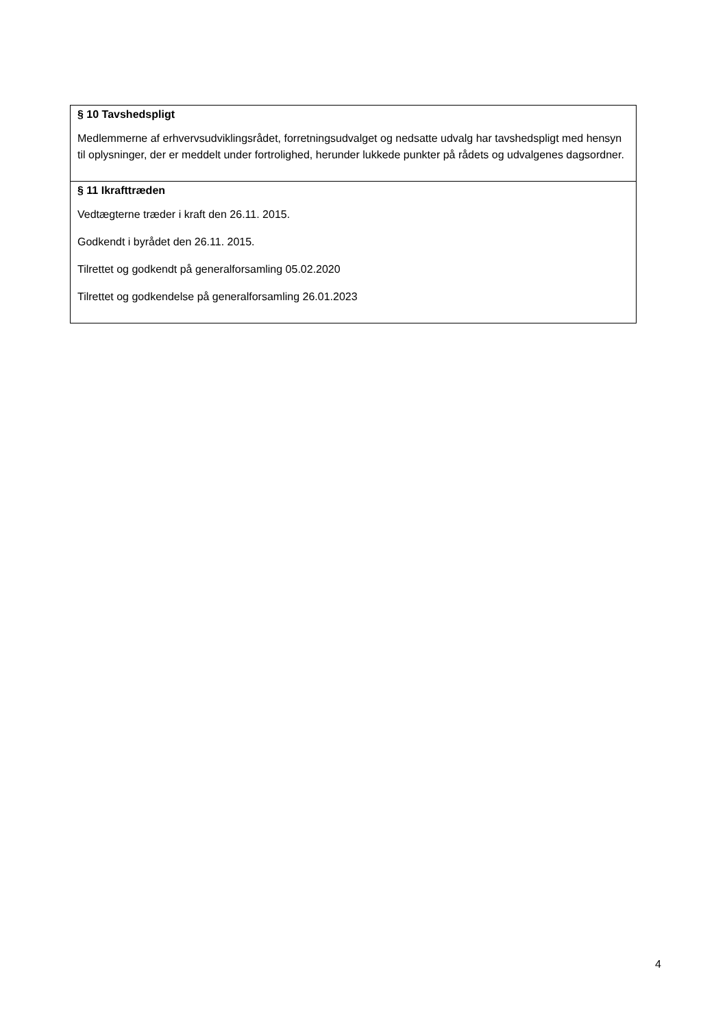| § 10 Tavshedspligt Medlemmerne af erhvervsudviklingsrådet, forretningsudvalget og nedsatte udvalg har tavshedspligt med hensyn til oplysninger, der er meddelt under fortrolighed, herunder lukkede punkter på rådets og udvalgenes dagsordner. |
| § 11 Ikrafttræden Vedtægterne træder i kraft den 26.11. 2015. Godkendt i byrådet den 26.11. 2015. Tilrettet og godkendt på generalforsamling 05.02.2020 Tilrettet og godkendelse på generalforsamling 26.01.2023 |
4